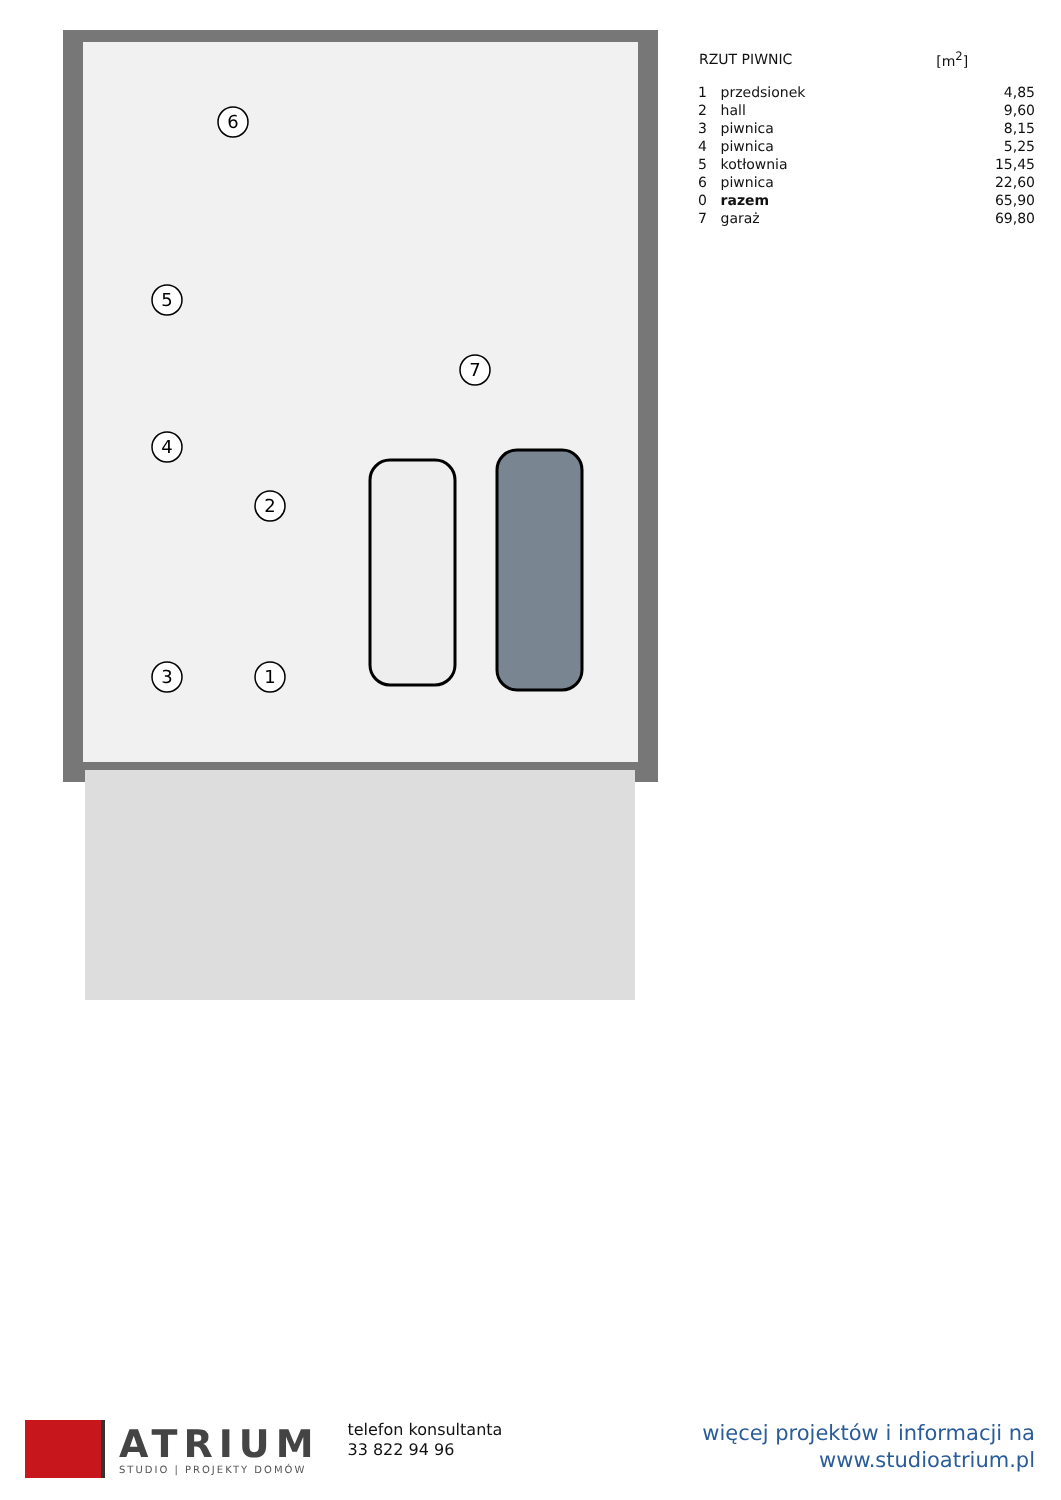6
5
4
2
3
1
7
| RZUT PIWNIC | | [m<sup>2</sup>] |
| --- | --- | --- |
| 1 | przedsionek | 4,85 |
| 2 | hall | 9,60 |
| 3 | piwnica | 8,15 |
| 4 | piwnica | 5,25 |
| 5 | kotłownia | 15,45 |
| 6 | piwnica | 22,60 |
| 0 | razem | 65,90 |
| 7 | garaż | 69,80 |
ATRIUM
STUDIO | PROJEKTY DOMÓW
telefon konsultanta
33 822 94 96
więcej projektów i informacji na
www.studioatrium.pl